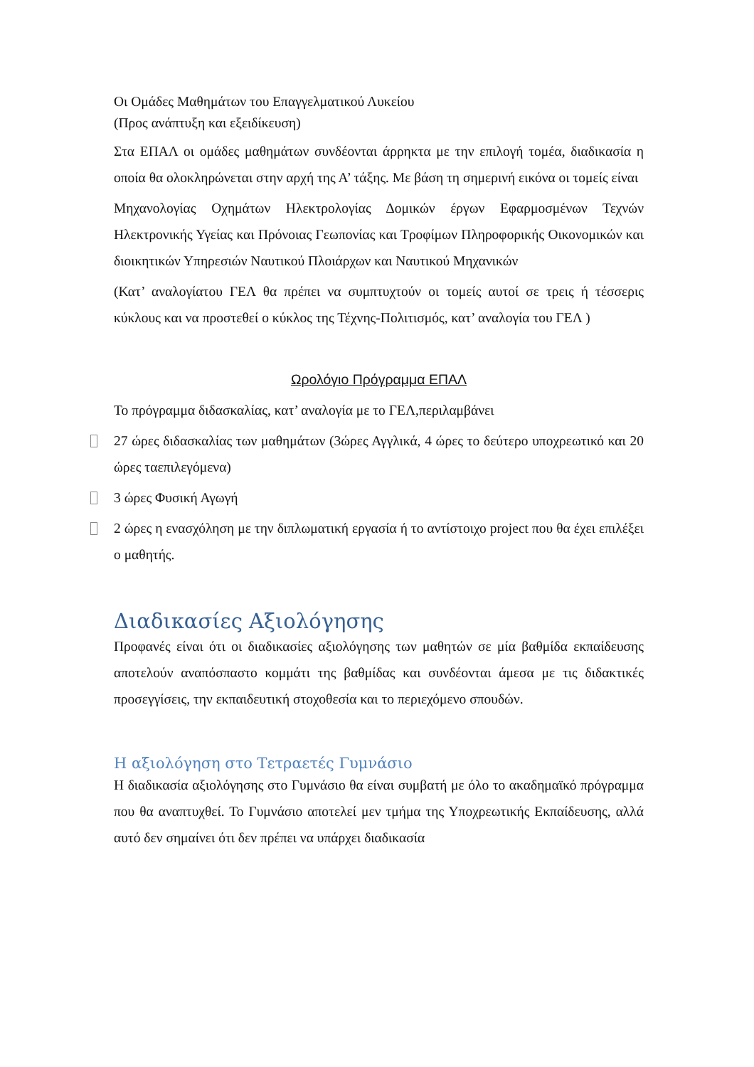Οι Ομάδες Μαθημάτων του Επαγγελματικού Λυκείου
(Προς ανάπτυξη και εξειδίκευση)
Στα ΕΠΑΛ οι ομάδες μαθημάτων συνδέονται άρρηκτα με την επιλογή τομέα, διαδικασία η οποία θα ολοκληρώνεται στην αρχή της Α’ τάξης. Με βάση τη σημερινή εικόνα οι τομείς είναι
Μηχανολογίας Οχημάτων Ηλεκτρολογίας Δομικών έργων Εφαρμοσμένων Τεχνών Ηλεκτρονικής Υγείας και Πρόνοιας Γεωπονίας και Τροφίμων Πληροφορικής Οικονομικών και διοικητικών Υπηρεσιών Ναυτικού Πλοιάρχων και Ναυτικού Μηχανικών
(Κατ’ αναλογίατου ΓΕΛ θα πρέπει να συμπτυχτούν οι τομείς αυτοί σε τρεις ή τέσσερις κύκλους και να προστεθεί ο κύκλος της Τέχνης-Πολιτισμός, κατ’ αναλογία του ΓΕΛ )
Ωρολόγιο Πρόγραμμα ΕΠΑΛ
Το πρόγραμμα διδασκαλίας, κατ’ αναλογία με το ΓΕΛ,περιλαμβάνει
27 ώρες διδασκαλίας των μαθημάτων (3ώρες Αγγλικά, 4 ώρες το δεύτερο υποχρεωτικό και 20 ώρες ταεπιλεγόμενα)
3 ώρες Φυσική Αγωγή
2 ώρες η ενασχόληση με την διπλωματική εργασία ή το αντίστοιχο project που θα έχει επιλέξει ο μαθητής.
Διαδικασίες Αξιολόγησης
Προφανές είναι ότι οι διαδικασίες αξιολόγησης των μαθητών σε μία βαθμίδα εκπαίδευσης αποτελούν αναπόσπαστο κομμάτι της βαθμίδας και συνδέονται άμεσα με τις διδακτικές προσεγγίσεις, την εκπαιδευτική στοχοθεσία και το περιεχόμενο σπουδών.
Η αξιολόγηση στο Τετραετές Γυμνάσιο
Η διαδικασία αξιολόγησης στο Γυμνάσιο θα είναι συμβατή με όλο το ακαδημαϊκό πρόγραμμα που θα αναπτυχθεί. Το Γυμνάσιο αποτελεί μεν τμήμα της Υποχρεωτικής Εκπαίδευσης, αλλά αυτό δεν σημαίνει ότι δεν πρέπει να υπάρχει διαδικασία